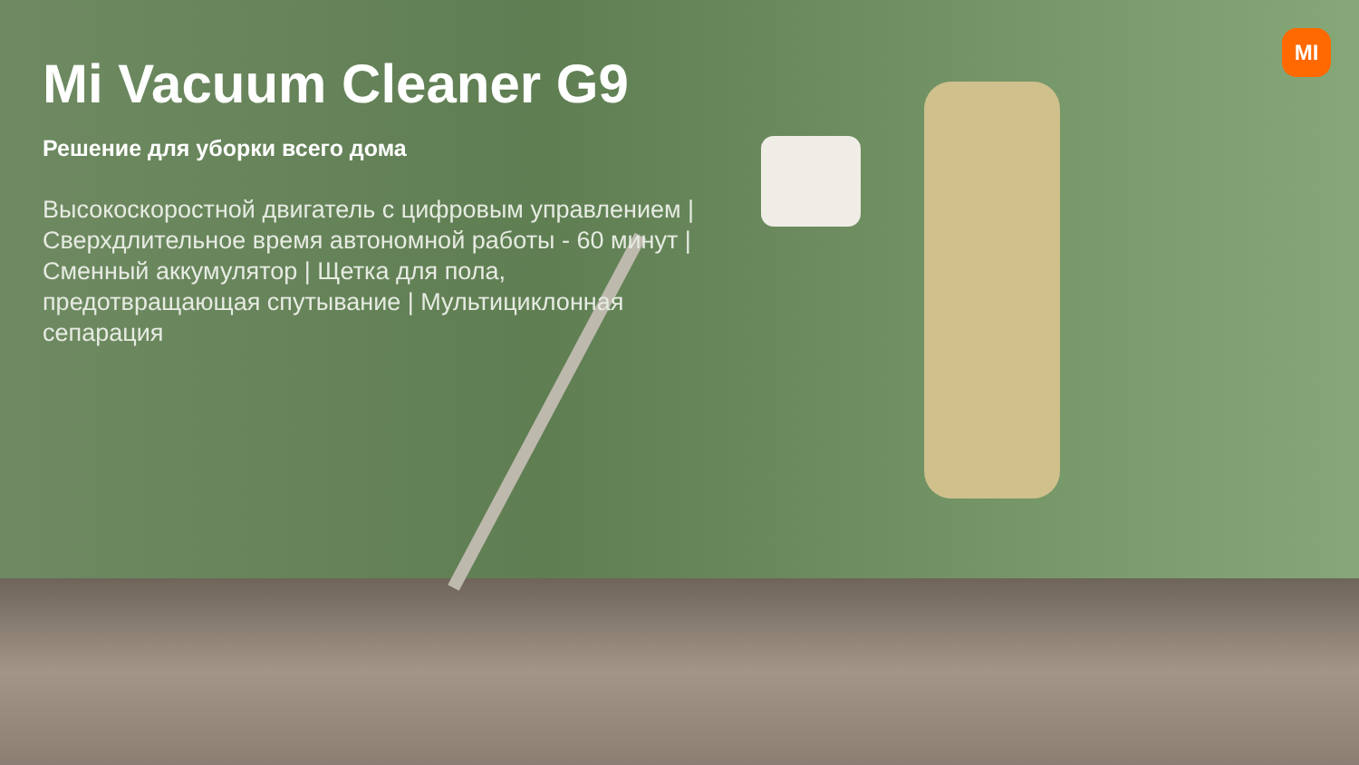MI
Mi Vacuum Cleaner G9
Решение для уборки всего дома
Высокоскоростной двигатель с цифровым управлением | Сверхдлительное время автономной работы - 60 минут | Сменный аккумулятор | Щетка для пола, предотвращающая спутывание | Мультициклонная сепарация